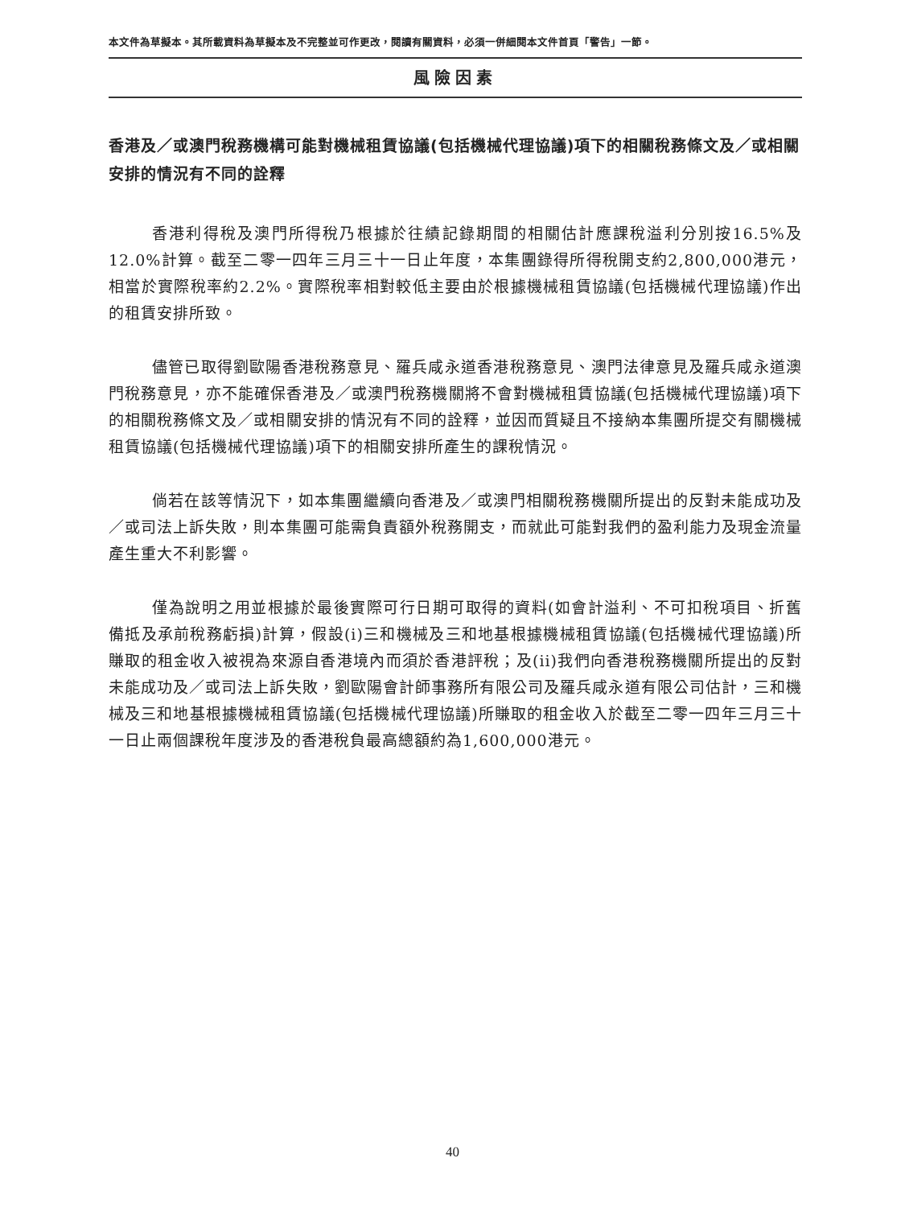本文件為草擬本。其所載資料為草擬本及不完整並可作更改，閱讀有關資料，必須一併細閱本文件首頁「警告」一節。
風險因素
香港及／或澳門稅務機構可能對機械租賃協議(包括機械代理協議)項下的相關稅務條文及／或相關安排的情況有不同的詮釋
香港利得稅及澳門所得稅乃根據於往績記錄期間的相關估計應課稅溢利分別按16.5%及12.0%計算。截至二零一四年三月三十一日止年度，本集團錄得所得稅開支約2,800,000港元，相當於實際稅率約2.2%。實際稅率相對較低主要由於根據機械租賃協議(包括機械代理協議)作出的租賃安排所致。
儘管已取得劉歐陽香港稅務意見、羅兵咸永道香港稅務意見、澳門法律意見及羅兵咸永道澳門稅務意見，亦不能確保香港及／或澳門稅務機關將不會對機械租賃協議(包括機械代理協議)項下的相關稅務條文及／或相關安排的情況有不同的詮釋，並因而質疑且不接納本集團所提交有關機械租賃協議(包括機械代理協議)項下的相關安排所產生的課稅情況。
倘若在該等情況下，如本集團繼續向香港及／或澳門相關稅務機關所提出的反對未能成功及／或司法上訴失敗，則本集團可能需負責額外稅務開支，而就此可能對我們的盈利能力及現金流量產生重大不利影響。
僅為說明之用並根據於最後實際可行日期可取得的資料(如會計溢利、不可扣稅項目、折舊備抵及承前稅務虧損)計算，假設(i)三和機械及三和地基根據機械租賃協議(包括機械代理協議)所賺取的租金收入被視為來源自香港境內而須於香港評稅；及(ii)我們向香港稅務機關所提出的反對未能成功及／或司法上訴失敗，劉歐陽會計師事務所有限公司及羅兵咸永道有限公司估計，三和機械及三和地基根據機械租賃協議(包括機械代理協議)所賺取的租金收入於截至二零一四年三月三十一日止兩個課稅年度涉及的香港稅負最高總額約為1,600,000港元。
40